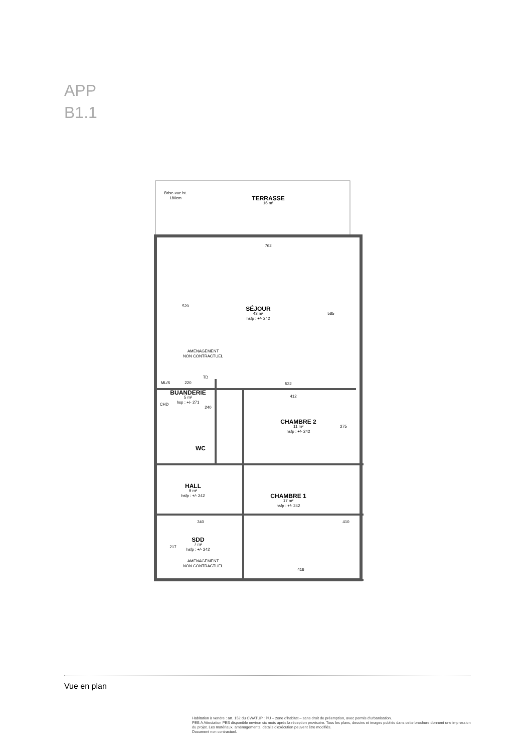APP
B1.1
TERRASSE
16 m²
Brise-vue ht. 180cm
762
520
SÉJOUR
43 m²
hsfp : +/- 242
585
AMENAGEMENT NON CONTRACTUEL
532
ML/S 220
TD
BUANDERIE
5 m²
hsp : +/- 271
CHD
240
412
CHAMBRE 2
11 m²
hsfp : +/- 242
275
WC
HALL
9 m²
hsfp : +/- 242
CHAMBRE 1
17 m²
hsfp : +/- 242
410
340
SDD
7 m²
hsfp : +/- 242
217
AMENAGEMENT NON CONTRACTUEL
416
Vue en plan
Habitation à vendre : art. 152 du CWATUP : PU – zone d'habitat – sans droit de préemption, avec permis d'urbanisation.
PEB A Attestation PEB disponible environ six mois après la réception provisoire. Tous les plans, dessins et images publiés dans cette brochure donnent une impression du projet. Les matériaux, aménagements, détails d'exécution peuvent être modifiés.
Document non contractuel.